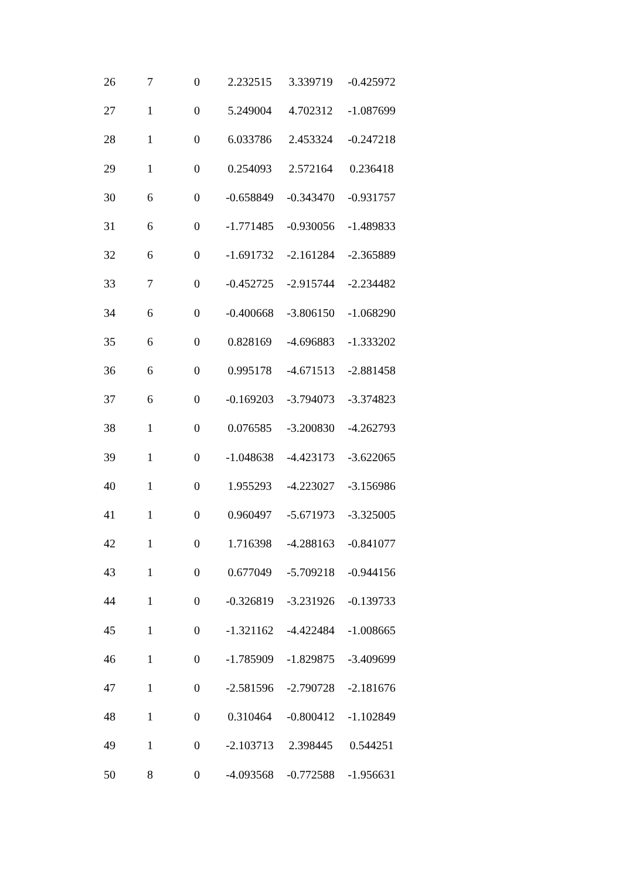| 26 | 7 | 0 | 2.232515 | 3.339719 | -0.425972 |
| 27 | 1 | 0 | 5.249004 | 4.702312 | -1.087699 |
| 28 | 1 | 0 | 6.033786 | 2.453324 | -0.247218 |
| 29 | 1 | 0 | 0.254093 | 2.572164 | 0.236418 |
| 30 | 6 | 0 | -0.658849 | -0.343470 | -0.931757 |
| 31 | 6 | 0 | -1.771485 | -0.930056 | -1.489833 |
| 32 | 6 | 0 | -1.691732 | -2.161284 | -2.365889 |
| 33 | 7 | 0 | -0.452725 | -2.915744 | -2.234482 |
| 34 | 6 | 0 | -0.400668 | -3.806150 | -1.068290 |
| 35 | 6 | 0 | 0.828169 | -4.696883 | -1.333202 |
| 36 | 6 | 0 | 0.995178 | -4.671513 | -2.881458 |
| 37 | 6 | 0 | -0.169203 | -3.794073 | -3.374823 |
| 38 | 1 | 0 | 0.076585 | -3.200830 | -4.262793 |
| 39 | 1 | 0 | -1.048638 | -4.423173 | -3.622065 |
| 40 | 1 | 0 | 1.955293 | -4.223027 | -3.156986 |
| 41 | 1 | 0 | 0.960497 | -5.671973 | -3.325005 |
| 42 | 1 | 0 | 1.716398 | -4.288163 | -0.841077 |
| 43 | 1 | 0 | 0.677049 | -5.709218 | -0.944156 |
| 44 | 1 | 0 | -0.326819 | -3.231926 | -0.139733 |
| 45 | 1 | 0 | -1.321162 | -4.422484 | -1.008665 |
| 46 | 1 | 0 | -1.785909 | -1.829875 | -3.409699 |
| 47 | 1 | 0 | -2.581596 | -2.790728 | -2.181676 |
| 48 | 1 | 0 | 0.310464 | -0.800412 | -1.102849 |
| 49 | 1 | 0 | -2.103713 | 2.398445 | 0.544251 |
| 50 | 8 | 0 | -4.093568 | -0.772588 | -1.956631 |